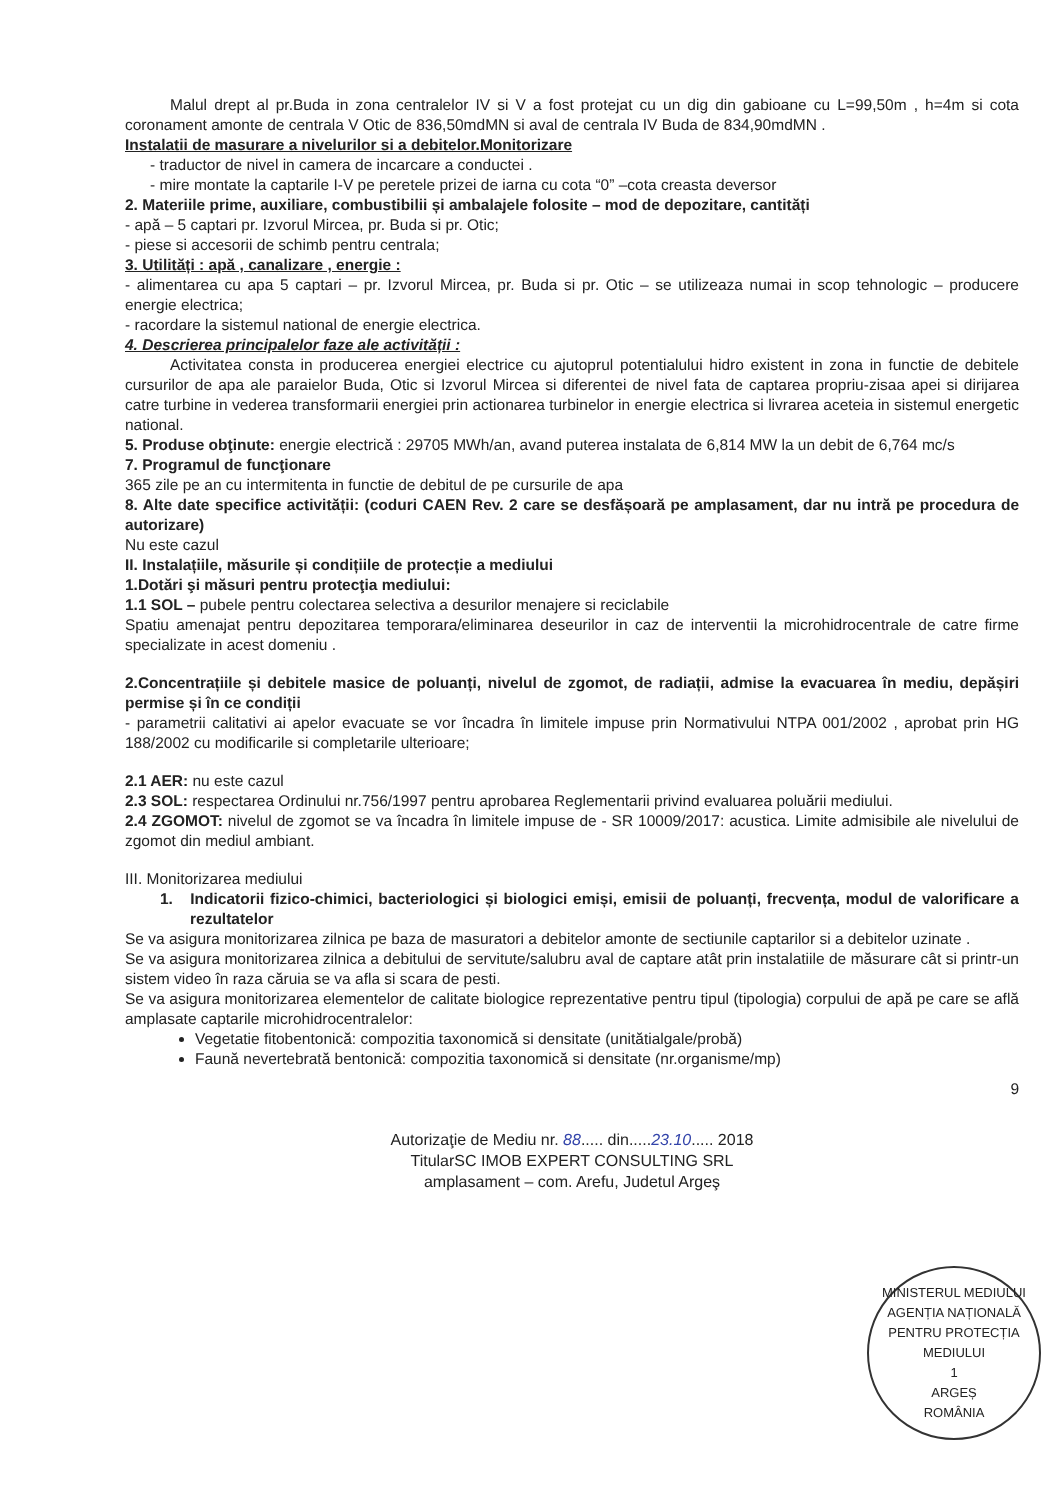Malul drept al pr.Buda in zona centralelor IV si V a fost protejat cu un dig din gabioane cu L=99,50m , h=4m si cota coronament amonte de centrala V Otic de 836,50mdMN si aval de centrala IV Buda de 834,90mdMN .
Instalatii de masurare a nivelurilor si a debitelor.Monitorizare
- traductor de nivel in camera de incarcare a conductei .
- mire montate la captarile I-V pe peretele prizei de iarna cu cota “0” –cota creasta deversor
2. Materiile prime, auxiliare, combustibilii și ambalajele folosite – mod de depozitare, cantități
- apă – 5 captari pr. Izvorul Mircea, pr. Buda si pr. Otic;
- piese si accesorii de schimb pentru centrala;
3. Utilități : apă , canalizare , energie :
- alimentarea cu apa 5 captari – pr. Izvorul Mircea, pr. Buda si pr. Otic – se utilizeaza numai in scop tehnologic – producere energie electrica;
- racordare la sistemul national de energie electrica.
4. Descrierea principalelor faze ale activității :
Activitatea consta in producerea energiei electrice cu ajutoprul potentialului hidro existent in zona in functie de debitele cursurilor de apa ale paraielor Buda, Otic si Izvorul Mircea si diferentei de nivel fata de captarea propriu-zisaa apei si dirijarea catre turbine in vederea transformarii energiei prin actionarea turbinelor in energie electrica si livrarea aceteia in sistemul energetic national.
5. Produse obţinute: energie electrică : 29705 MWh/an, avand puterea instalata de 6,814 MW la un debit de 6,764 mc/s
7. Programul de funcţionare
365 zile pe an cu intermitenta in functie de debitul de pe cursurile de apa
8. Alte date specifice activității: (coduri CAEN Rev. 2 care se desfășoară pe amplasament, dar nu intră pe procedura de autorizare)
Nu este cazul
II. Instalațiile, măsurile și condițiile de protecție a mediului
1.Dotări şi măsuri pentru protecţia mediului:
1.1 SOL – pubele pentru colectarea selectiva a desurilor menajere si reciclabile
Spatiu amenajat pentru depozitarea temporara/eliminarea deseurilor in caz de interventii la microhidrocentrale de catre firme specializate in acest domeniu .
2.Concentrațiile și debitele masice de poluanți, nivelul de zgomot, de radiații, admise la evacuarea în mediu, depășiri permise și în ce condiții
- parametrii calitativi ai apelor evacuate se vor încadra în limitele impuse prin Normativului NTPA 001/2002 , aprobat prin HG 188/2002 cu modificarile si completarile ulterioare;
2.1 AER: nu este cazul
2.3 SOL: respectarea Ordinului nr.756/1997 pentru aprobarea Reglementarii privind evaluarea poluării mediului.
2.4 ZGOMOT: nivelul de zgomot se va încadra în limitele impuse de - SR 10009/2017: acustica. Limite admisibile ale nivelului de zgomot din mediul ambiant.
III. Monitorizarea mediului
1. Indicatorii fizico-chimici, bacteriologici și biologici emiși, emisii de poluanți, frecvența, modul de valorificare a rezultatelor
Se va asigura monitorizarea zilnica pe baza de masuratori a debitelor amonte de sectiunile captarilor si a debitelor uzinate .
Se va asigura monitorizarea zilnica a debitului de servitute/salubru aval de captare atât prin instalatiile de măsurare cât si printr-un sistem video în raza căruia se va afla si scara de pesti.
Se va asigura monitorizarea elementelor de calitate biologice reprezentative pentru tipul (tipologia) corpului de apă pe care se află amplasate captarile microhidrocentralelor:
Vegetatie fitobentonică: compozitia taxonomică si densitate (unitătialgale/probă)
Faună nevertebrată bentonică: compozitia taxonomică si densitate (nr.organisme/mp)
9
Autorizaţie de Mediu nr. 88..... din.....23.10..... 2018
TitularSC IMOB EXPERT CONSULTING SRL
amplasament – com. Arefu, Judetul Argeş
MINISTERUL MEDIULUI
AGENȚIA NAȚIONALĂ PENTRU PROTECȚIA MEDIULUI
1
ARGEȘ
ROMÂNIA